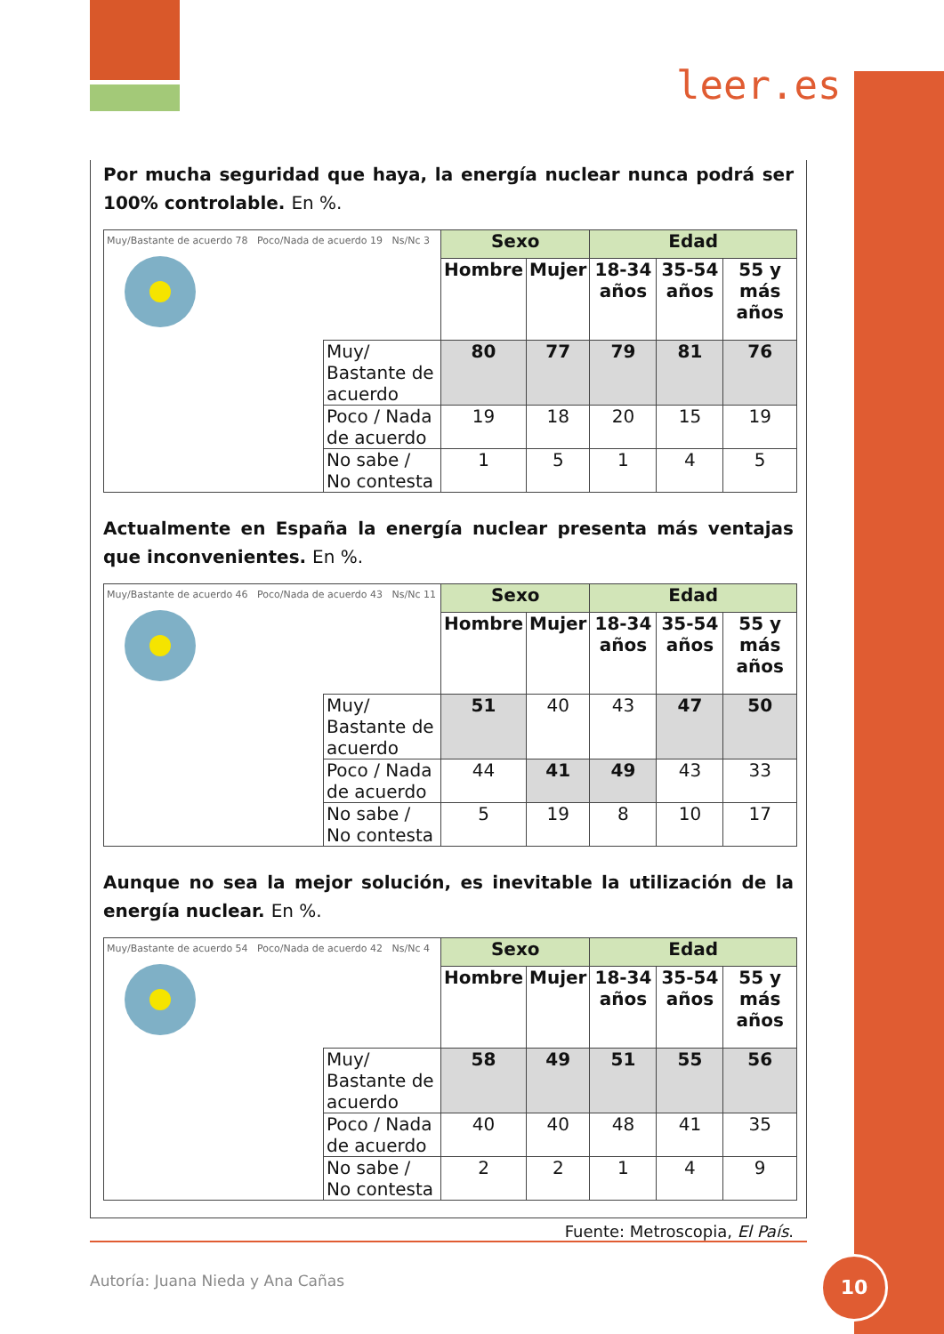leer.es
Por mucha seguridad que haya, la energía nuclear nunca podrá ser 100% controlable. En %.
| Muy/Bastante de acuerdo 78 Poco/Nada de acuerdo 19 Ns/Nc 3 | | Sexo | | Edad | | |
| | | Hombre | Mujer | 18-34 años | 35-54 años | 55 y más años |
| | Muy/ Bastante de acuerdo | 80 | 77 | 79 | 81 | 76 |
| | Poco / Nada de acuerdo | 19 | 18 | 20 | 15 | 19 |
| | No sabe / No contesta | 1 | 5 | 1 | 4 | 5 |
Actualmente en España la energía nuclear presenta más ventajas que inconvenientes. En %.
| Muy/Bastante de acuerdo 46 Poco/Nada de acuerdo 43 Ns/Nc 11 | | Sexo | | Edad | | |
| | | Hombre | Mujer | 18-34 años | 35-54 años | 55 y más años |
| | Muy/ Bastante de acuerdo | 51 | 40 | 43 | 47 | 50 |
| | Poco / Nada de acuerdo | 44 | 41 | 49 | 43 | 33 |
| | No sabe / No contesta | 5 | 19 | 8 | 10 | 17 |
Aunque no sea la mejor solución, es inevitable la utilización de la energía nuclear. En %.
| Muy/Bastante de acuerdo 54 Poco/Nada de acuerdo 42 Ns/Nc 4 | | Sexo | | Edad | | |
| | | Hombre | Mujer | 18-34 años | 35-54 años | 55 y más años |
| | Muy/ Bastante de acuerdo | 58 | 49 | 51 | 55 | 56 |
| | Poco / Nada de acuerdo | 40 | 40 | 48 | 41 | 35 |
| | No sabe / No contesta | 2 | 2 | 1 | 4 | 9 |
Fuente: Metroscopia, El País.
Autoría: Juana Nieda y Ana Cañas
10